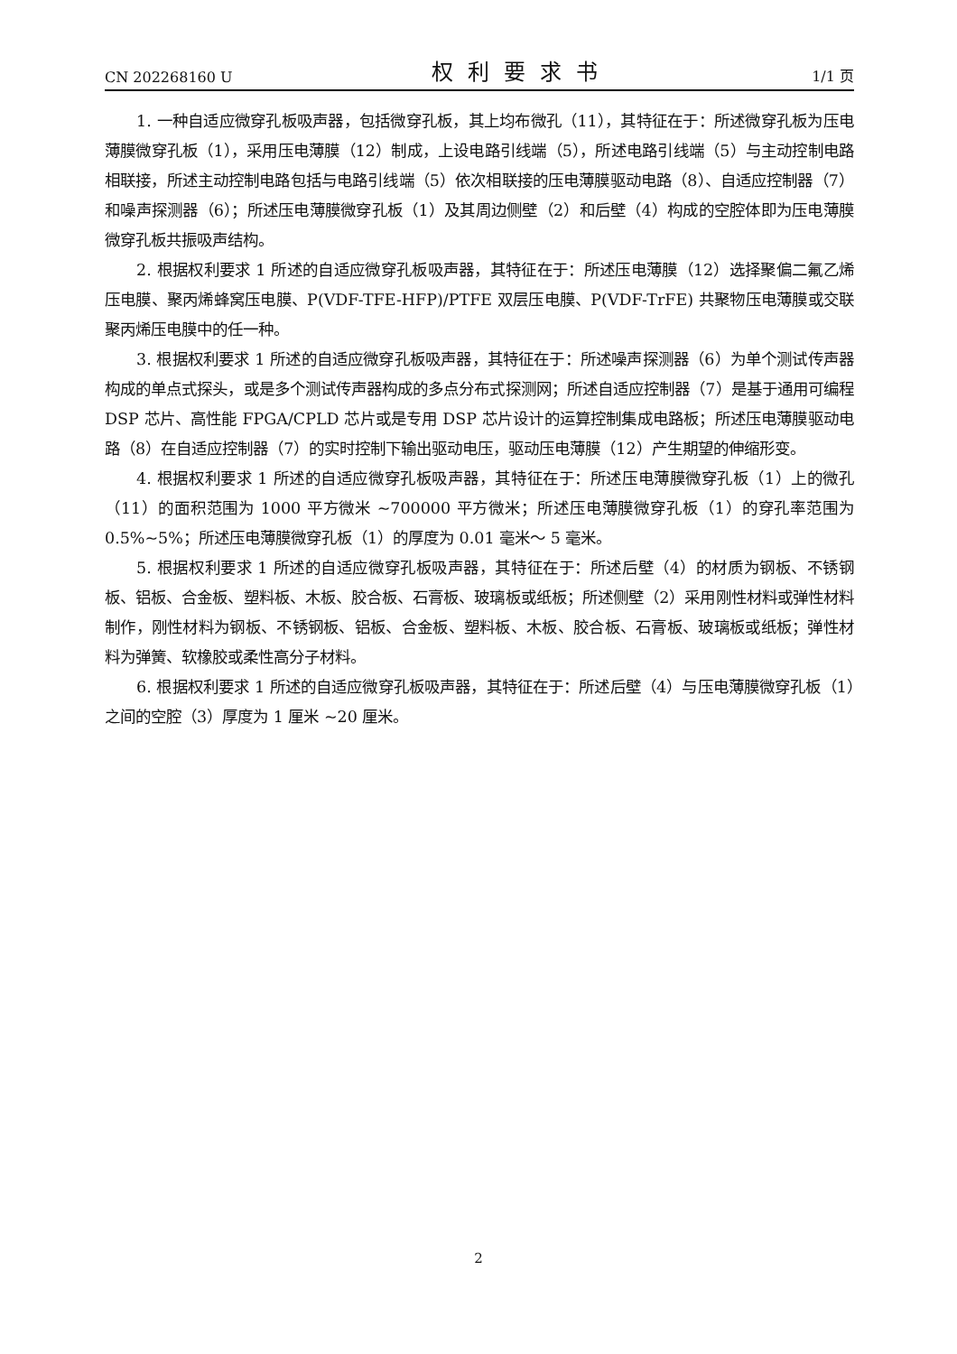CN 202268160 U 权利要求书 1/1 页
1. 一种自适应微穿孔板吸声器，包括微穿孔板，其上均布微孔（11），其特征在于：所述微穿孔板为压电薄膜微穿孔板（1），采用压电薄膜（12）制成，上设电路引线端（5），所述电路引线端（5）与主动控制电路相联接，所述主动控制电路包括与电路引线端（5）依次相联接的压电薄膜驱动电路（8）、自适应控制器（7）和噪声探测器（6）；所述压电薄膜微穿孔板（1）及其周边侧壁（2）和后壁（4）构成的空腔体即为压电薄膜微穿孔板共振吸声结构。
2. 根据权利要求 1 所述的自适应微穿孔板吸声器，其特征在于：所述压电薄膜（12）选择聚偏二氟乙烯压电膜、聚丙烯蜂窝压电膜、P(VDF-TFE-HFP)/PTFE 双层压电膜、P(VDF-TrFE) 共聚物压电薄膜或交联聚丙烯压电膜中的任一种。
3. 根据权利要求 1 所述的自适应微穿孔板吸声器，其特征在于：所述噪声探测器（6）为单个测试传声器构成的单点式探头，或是多个测试传声器构成的多点分布式探测网；所述自适应控制器（7）是基于通用可编程 DSP 芯片、高性能 FPGA/CPLD 芯片或是专用 DSP 芯片设计的运算控制集成电路板；所述压电薄膜驱动电路（8）在自适应控制器（7）的实时控制下输出驱动电压，驱动压电薄膜（12）产生期望的伸缩形变。
4. 根据权利要求 1 所述的自适应微穿孔板吸声器，其特征在于：所述压电薄膜微穿孔板（1）上的微孔（11）的面积范围为 1000 平方微米 ~700000 平方微米；所述压电薄膜微穿孔板（1）的穿孔率范围为 0.5%~5%；所述压电薄膜微穿孔板（1）的厚度为 0.01 毫米～ 5 毫米。
5. 根据权利要求 1 所述的自适应微穿孔板吸声器，其特征在于：所述后壁（4）的材质为钢板、不锈钢板、铝板、合金板、塑料板、木板、胶合板、石膏板、玻璃板或纸板；所述侧壁（2）采用刚性材料或弹性材料制作，刚性材料为钢板、不锈钢板、铝板、合金板、塑料板、木板、胶合板、石膏板、玻璃板或纸板；弹性材料为弹簧、软橡胶或柔性高分子材料。
6. 根据权利要求 1 所述的自适应微穿孔板吸声器，其特征在于：所述后壁（4）与压电薄膜微穿孔板（1）之间的空腔（3）厚度为 1 厘米 ~20 厘米。
2